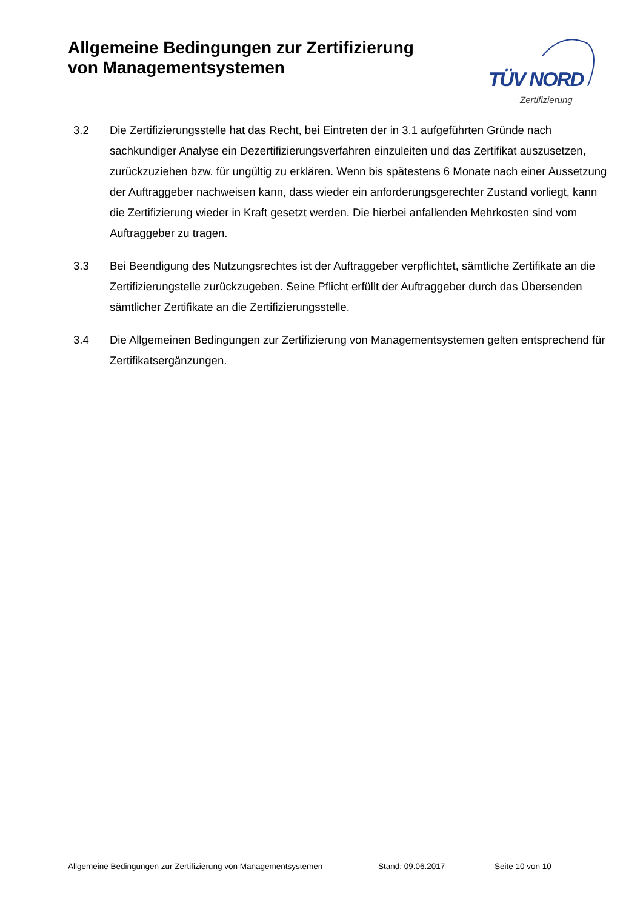Allgemeine Bedingungen zur Zertifizierung
von Managementsystemen
TÜV NORD
Zertifizierung
3.2 Die Zertifizierungsstelle hat das Recht, bei Eintreten der in 3.1 aufgeführten Gründe nach sachkundiger Analyse ein Dezertifizierungsverfahren einzuleiten und das Zertifikat auszusetzen, zurückzuziehen bzw. für ungültig zu erklären. Wenn bis spätestens 6 Monate nach einer Aussetzung der Auftraggeber nachweisen kann, dass wieder ein anforderungsgerechter Zustand vorliegt, kann die Zertifizierung wieder in Kraft gesetzt werden. Die hierbei anfallenden Mehrkosten sind vom Auftraggeber zu tragen.
3.3 Bei Beendigung des Nutzungsrechtes ist der Auftraggeber verpflichtet, sämtliche Zertifikate an die Zertifizierungstelle zurückzugeben. Seine Pflicht erfüllt der Auftraggeber durch das Übersenden sämtlicher Zertifikate an die Zertifizierungsstelle.
3.4 Die Allgemeinen Bedingungen zur Zertifizierung von Managementsystemen gelten entsprechend für Zertifikatsergänzungen.
Allgemeine Bedingungen zur Zertifizierung von Managementsystemen Stand: 09.06.2017 Seite 10 von 10